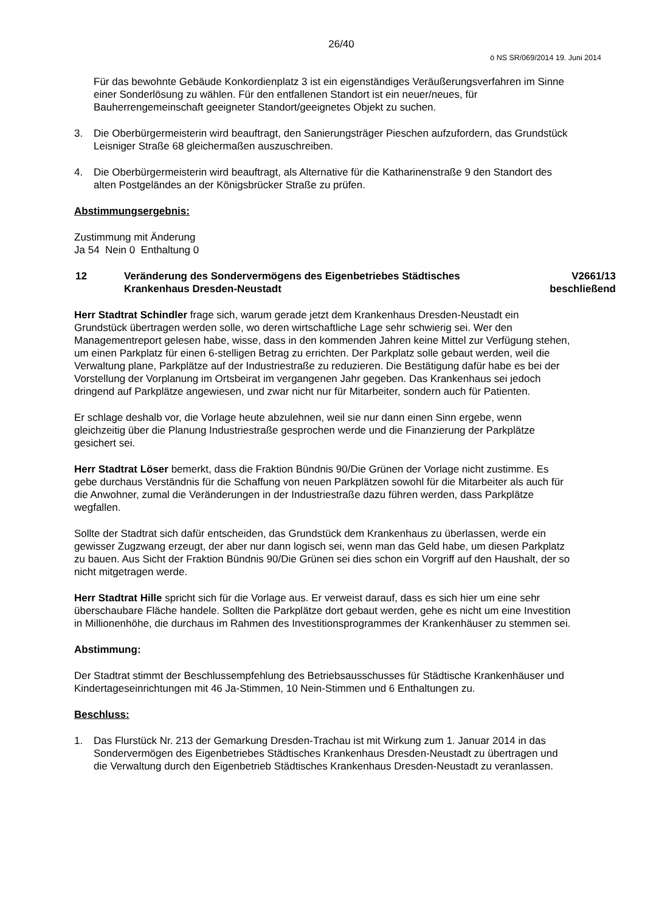26/40
ö NS SR/069/2014 19. Juni 2014
Für das bewohnte Gebäude Konkordienplatz 3 ist ein eigenständiges Veräußerungsverfahren im Sinne einer Sonderlösung zu wählen. Für den entfallenen Standort ist ein neuer/neues, für Bauherrengemeinschaft geeigneter Standort/geeignetes Objekt zu suchen.
3. Die Oberbürgermeisterin wird beauftragt, den Sanierungsträger Pieschen aufzufordern, das Grundstück Leisniger Straße 68 gleichermaßen auszuschreiben.
4. Die Oberbürgermeisterin wird beauftragt, als Alternative für die Katharinenstraße 9 den Standort des alten Postgeländes an der Königsbrücker Straße zu prüfen.
Abstimmungsergebnis:
Zustimmung mit Änderung
Ja 54 Nein 0 Enthaltung 0
12 Veränderung des Sondervermögens des Eigenbetriebes Städtisches Krankenhaus Dresden-Neustadt V2661/13
beschließend
Herr Stadtrat Schindler frage sich, warum gerade jetzt dem Krankenhaus Dresden-Neustadt ein Grundstück übertragen werden solle, wo deren wirtschaftliche Lage sehr schwierig sei. Wer den Managementreport gelesen habe, wisse, dass in den kommenden Jahren keine Mittel zur Verfügung stehen, um einen Parkplatz für einen 6-stelligen Betrag zu errichten. Der Parkplatz solle gebaut werden, weil die Verwaltung plane, Parkplätze auf der Industriestraße zu reduzieren. Die Bestätigung dafür habe es bei der Vorstellung der Vorplanung im Ortsbeirat im vergangenen Jahr gegeben. Das Krankenhaus sei jedoch dringend auf Parkplätze angewiesen, und zwar nicht nur für Mitarbeiter, sondern auch für Patienten.
Er schlage deshalb vor, die Vorlage heute abzulehnen, weil sie nur dann einen Sinn ergebe, wenn gleichzeitig über die Planung Industriestraße gesprochen werde und die Finanzierung der Parkplätze gesichert sei.
Herr Stadtrat Löser bemerkt, dass die Fraktion Bündnis 90/Die Grünen der Vorlage nicht zustimme. Es gebe durchaus Verständnis für die Schaffung von neuen Parkplätzen sowohl für die Mitarbeiter als auch für die Anwohner, zumal die Veränderungen in der Industriestraße dazu führen werden, dass Parkplätze wegfallen.
Sollte der Stadtrat sich dafür entscheiden, das Grundstück dem Krankenhaus zu überlassen, werde ein gewisser Zugzwang erzeugt, der aber nur dann logisch sei, wenn man das Geld habe, um diesen Parkplatz zu bauen. Aus Sicht der Fraktion Bündnis 90/Die Grünen sei dies schon ein Vorgriff auf den Haushalt, der so nicht mitgetragen werde.
Herr Stadtrat Hille spricht sich für die Vorlage aus. Er verweist darauf, dass es sich hier um eine sehr überschaubare Fläche handele. Sollten die Parkplätze dort gebaut werden, gehe es nicht um eine Investition in Millionenhöhe, die durchaus im Rahmen des Investitionsprogrammes der Krankenhäuser zu stemmen sei.
Abstimmung:
Der Stadtrat stimmt der Beschlussempfehlung des Betriebsausschusses für Städtische Krankenhäuser und Kindertageseinrichtungen mit 46 Ja-Stimmen, 10 Nein-Stimmen und 6 Enthaltungen zu.
Beschluss:
1. Das Flurstück Nr. 213 der Gemarkung Dresden-Trachau ist mit Wirkung zum 1. Januar 2014 in das Sondervermögen des Eigenbetriebes Städtisches Krankenhaus Dresden-Neustadt zu übertragen und die Verwaltung durch den Eigenbetrieb Städtisches Krankenhaus Dresden-Neustadt zu veranlassen.